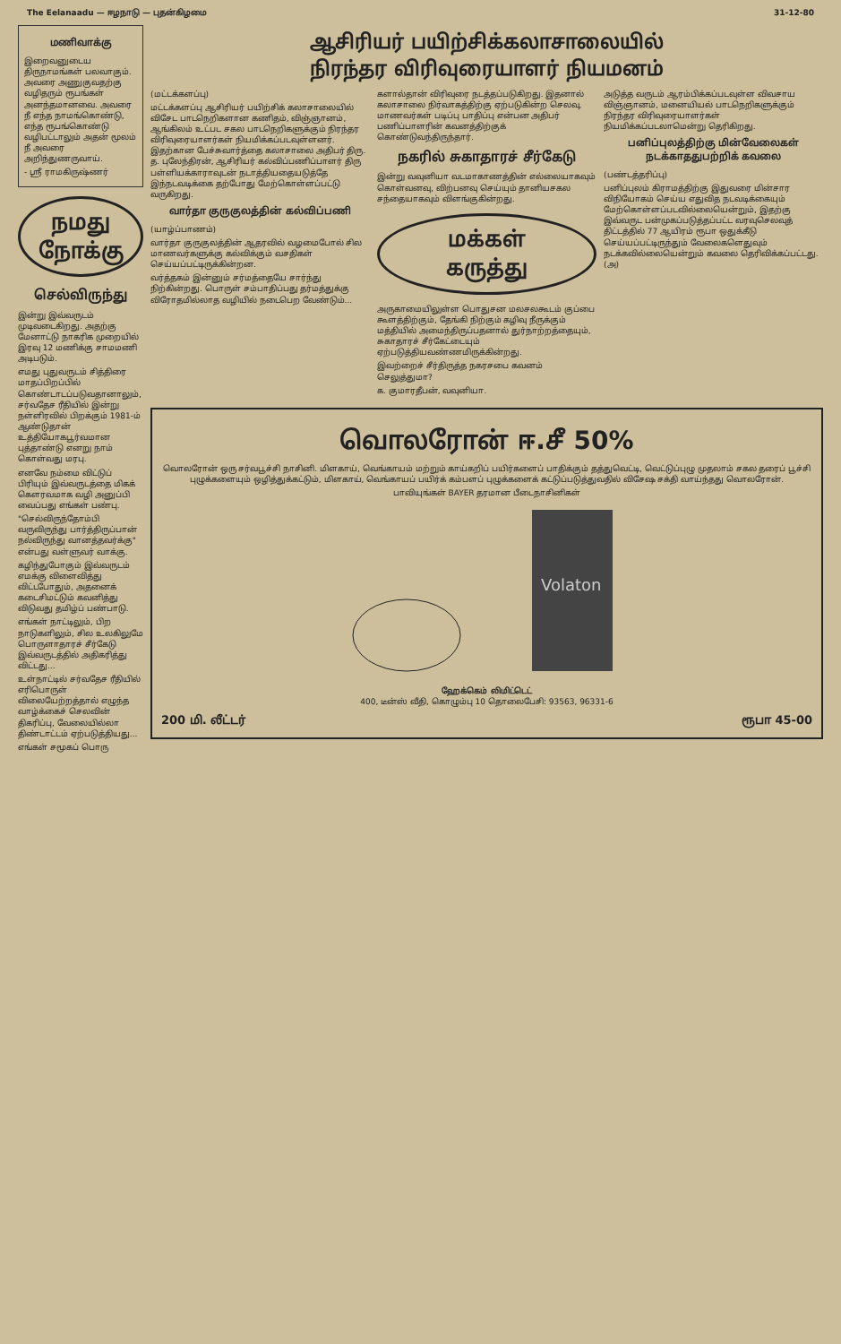The Eelanaadu — ஈழநாடு — புதன்கிழமை 31-12-80
மணிவாக்கு
இறைவனுடைய திருநாமங்கள் பலவாகும். அவரை அணுகுவதற்கு வழிதரும் ரூபங்கள் அனந்தமானவை. அவரை நீ எந்த நாமங்கொண்டு, எந்த ரூபங்கொண்டு வழிபட்டாலும் அதன் மூலம் நீ அவரை அறிந்துணருவாய்.
- ஸ்ரீ ராமகிருஷ்ணர்
நமது
நோக்கு
செல்விருந்து
இன்று இவ்வருடம் முடிவடைகிறது. அதற்கு மேனாட்டு நாகரிக முறையில் இரவு 12 மணிக்கு சாமமணி அடிபடும்.
எமது புதுவருடம் சித்திரை மாதப்பிறப்பில் கொண்டாடப்படுவதானாலும், சர்வதேச ரீதியில் இன்று நள்ளிரவில் பிறக்கும் 1981-ம் ஆண்டுதான் உத்தியோகபூர்வமான புத்தாண்டு எனறு நாம் கொள்வது மரபு.
எனவே நம்மை விட்டுப் பிரியும் இவ்வருடத்தை மிகக் கௌரவமாக வழி அனுப்பி வைப்பது எங்கள் பண்பு.
"செல்விருந்தோம்பி வருவிருந்து பார்த்திருப்பான் நல்விருந்து வானத்தவர்க்கு" என்பது வள்ளுவர் வாக்கு.
கழிந்துபோகும் இவ்வருடம் எமக்கு விளைவித்து விட்டபோதும், அதனைக் கடைசிமட்டும் கவனித்து விடுவது தமிழ்ப் பண்பாடு.
எங்கள் நாட்டிலும், பிற நாடுகளிலும், சில உலகிலுமே பொருளாதாரச் சீர்கேடு இவ்வருடத்தில் அதிகரித்து விட்டது...
உள்நாட்டில் சர்வதேச ரீதியில் எரிபொருள் விலையேற்றத்தால் எழுந்த வாழ்க்கைச் செலவின் திகரிப்பு, வேலையில்லா திண்டாட்டம் ஏற்படுத்தியது...
எங்கள் சமூகப் பொரு
ஆசிரியர் பயிற்சிக்கலாசாலையில்
நிரந்தர விரிவுரையாளர் நியமனம்
(மட்டக்களப்பு)
மட்டக்களப்பு ஆசிரியர் பயிற்சிக் கலாசாலையில் விசேட பாடநெறிகளான கணிதம், விஞ்ஞானம், ஆங்கிலம் உட்பட சகல பாடநெறிகளுக்கும் நிரந்தர விரிவுரையாளர்கள் நியமிக்கப்படவுள்ளனர். இதற்கான பேச்சுவார்த்தை கலாசாலை அதிபர் திரு. த. புலேந்திரன், ஆசிரியர் கல்விப்பணிப்பாளர் திரு பள்ளியக்காராவுடன் நடாத்தியதையடுத்தே இந்நடவடிக்கை தற்போது மேற்கொள்ளப்பட்டு வருகிறது.
வார்தா குருகுலத்தின் கல்விப்பணி
(யாழ்ப்பாணம்)
வார்தா குருகுலத்தின் ஆதரவில் வழமைபோல் சில மாணவர்களுக்கு கல்விக்கும் வசதிகள் செய்யப்பட்டிருக்கின்றன.
வர்த்தகம் இன்னும் சர்மத்தையே சார்ந்து நிற்கின்றது. பொருள் சம்பாதிப்பது தர்மத்துக்கு விரோதமில்லாத வழியில் நடைபெற வேண்டும்...
களால்தான் விரிவுரை நடத்தப்படுகிறது. இதனால் கலாசாலை நிர்வாகத்திற்கு ஏற்படுகின்ற செலவு, மாணவர்கள் படிப்பு பாதிப்பு என்பன அதிபர் பணிப்பாளரின் கவனத்திற்குக் கொண்டுவந்திருந்தார்.
நகரில் சுகாதாரச் சீர்கேடு
இன்று வவுனியா வடமாகாணத்தின் எல்லையாகவும் கொள்வனவு, விற்பனவு செய்யும் தானியசகல சந்தையாகவும் விளங்குகின்றது.
மக்கள்
கருத்து
அருகாமையிலுள்ள பொதுசன மலசலகூடம் குப்பை கூளத்திற்கும், தேங்கி நிற்கும் கழிவு நீருக்கும் மத்தியில் அமைந்திருப்பதனால் துர்நாற்றத்தையும், சுகாதாரச் சீர்கேட்டையும் ஏற்படுத்தியவண்ணமிருக்கின்றது.
இவற்றைச் சீர்திருத்த நகரசபை கவனம் செலுத்துமா?
க. குமாரதீபன், வவுனியா.
அடுத்த வருடம் ஆரம்பிக்கப்படவுள்ள விவசாய விஞ்ஞானம், மனையியல் பாடநெறிகளுக்கும் நிரந்தர விரிவுரையாளர்கள் நியமிக்கப்படலாமென்று தெரிகிறது.
பனிப்புலத்திற்கு மின்வேலைகள் நடக்காததுபற்றிக் கவலை
(பண்டத்தரிப்பு)
பனிப்புலம் கிராமத்திற்கு இதுவரை மின்சார விநியோகம் செய்ய எதுவித நடவடிக்கையும் மேற்கொள்ளப்படவில்லையென்றும், இதற்கு இவ்வருட பன்முகப்படுத்தப்பட்ட வரவுசெலவுத் திட்டத்தில் 77 ஆயிரம் ரூபா ஒதுக்கீடு செய்யப்பட்டிருந்தும் வேலைகளெதுவும் நடக்கவில்லையென்றும் கவலை தெரிவிக்கப்பட்டது. (அ)
வொலரோன் ஈ.சீ 50%
வொலரோன் ஒரு சர்வபூச்சி நாசினி. மிளகாய், வெங்காயம் மற்றும் காய்கறிப் பயிர்களைப் பாதிக்கும் தத்துவெட்டி, வெட்டுப்புழு முதலாம் சகல தரைப் பூச்சி புழுக்களையும் ஒழித்துக்கட்டும், மிளகாய், வெங்காயப் பயிர்க் கம்பளப் புழுக்களைக் கட்டுப்படுத்துவதில் விசேஷ சக்தி வாய்ந்தது வொலரோன்.
பாவியுங்கள் BAYER தரமான பீடைநாசினிகள்
Volaton
ஹேக்கெம் லிமிட்டெட்
400, டீன்ஸ் வீதி, கொழும்பு 10 தொலைபேசி: 93563, 96331-6
200 மி. லீட்டர் ரூபா 45-00